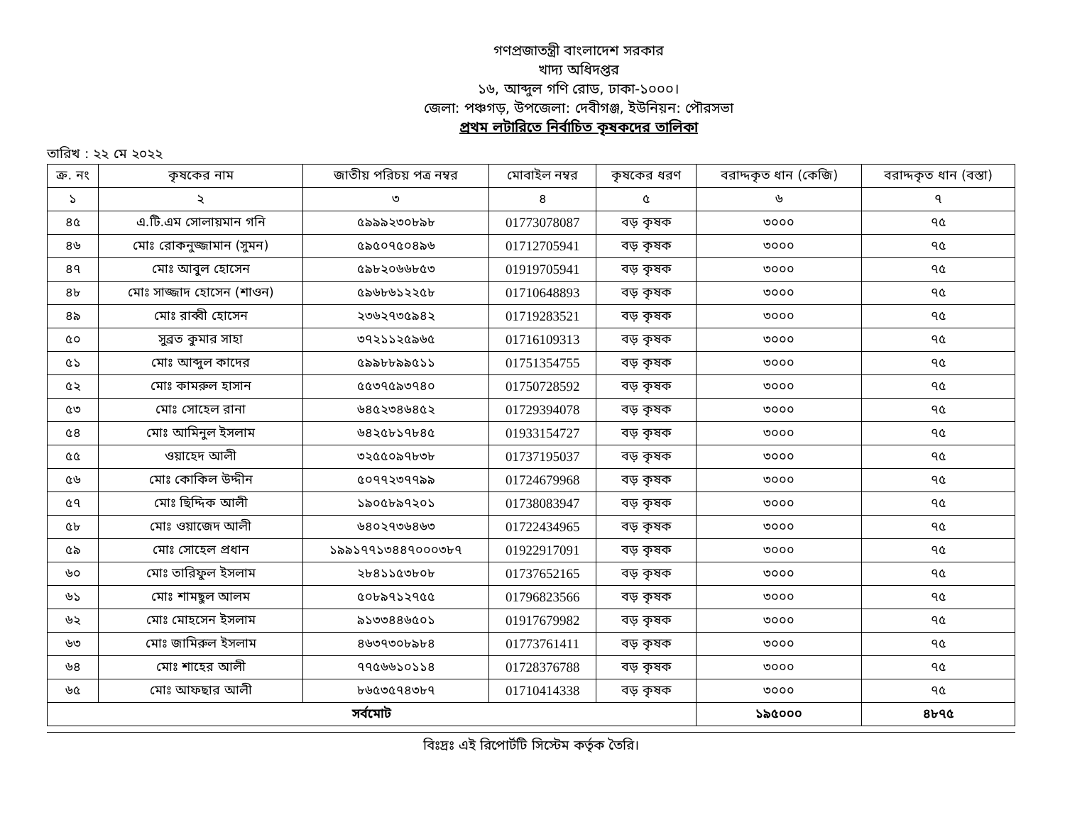গণপ্রজাতন্ত্রী বাংলাদেশ সরকার
খাদ্য অধিদপ্তর
১৬, আব্দুল গণি রোড, ঢাকা-১০০০।
জেলা: পঞ্চগড়, উপজেলা: দেবীগঞ্জ, ইউনিয়ন: পৌরসভা
প্রথম লটারিতে নির্বাচিত কৃষকদের তালিকা
তারিখ : ২২ মে ২০২২
| ক্র. নং | কৃষকের নাম | জাতীয় পরিচয় পত্র নম্বর | মোবাইল নম্বর | কৃষকের ধরণ | বরাদ্দকৃত ধান (কেজি) | বরাদ্দকৃত ধান (বস্তা) |
| --- | --- | --- | --- | --- | --- | --- |
| ১ | ২ | ৩ | ৪ | ৫ | ৬ | ৭ |
| ৪৫ | এ.টি.এম সোলায়মান গনি | ৫৯৯৯২৩০৮৯৮ | 01773078087 | বড় কৃষক | ৩০০০ | ৭৫ |
| ৪৬ | মোঃ রোকনুজ্জামান (সুমন) | ৫৯৫০৭৫০৪৯৬ | 01712705941 | বড় কৃষক | ৩০০০ | ৭৫ |
| ৪৭ | মোঃ আবুল হোসেন | ৫৯৮২০৬৬৮৫৩ | 01919705941 | বড় কৃষক | ৩০০০ | ৭৫ |
| ৪৮ | মোঃ সাজ্জাদ হোসেন (শাওন) | ৫৯৬৮৬১২২৫৮ | 01710648893 | বড় কৃষক | ৩০০০ | ৭৫ |
| ৪৯ | মোঃ রাব্বী হোসেন | ২৩৬২৭৩৫৯৪২ | 01719283521 | বড় কৃষক | ৩০০০ | ৭৫ |
| ৫০ | সুব্রত কুমার সাহা | ৩৭২১১২৫৯৬৫ | 01716109313 | বড় কৃষক | ৩০০০ | ৭৫ |
| ৫১ | মোঃ আব্দুল কাদের | ৫৯৯৮৮৯৯৫১১ | 01751354755 | বড় কৃষক | ৩০০০ | ৭৫ |
| ৫২ | মোঃ কামরুল হাসান | ৫৫৩৭৫৯৩৭৪০ | 01750728592 | বড় কৃষক | ৩০০০ | ৭৫ |
| ৫৩ | মোঃ সোহেল রানা | ৬৪৫২৩৪৬৪৫২ | 01729394078 | বড় কৃষক | ৩০০০ | ৭৫ |
| ৫৪ | মোঃ আমিনুল ইসলাম | ৬৪২৫৮১৭৮৪৫ | 01933154727 | বড় কৃষক | ৩০০০ | ৭৫ |
| ৫৫ | ওয়াহেদ আলী | ৩২৫৫০৯৭৮৩৮ | 01737195037 | বড় কৃষক | ৩০০০ | ৭৫ |
| ৫৬ | মোঃ কোকিল উদ্দীন | ৫০৭৭২৩৭৭৯৯ | 01724679968 | বড় কৃষক | ৩০০০ | ৭৫ |
| ৫৭ | মোঃ ছিদ্দিক আলী | ১৯০৫৮৯৭২০১ | 01738083947 | বড় কৃষক | ৩০০০ | ৭৫ |
| ৫৮ | মোঃ ওয়াজেদ আলী | ৬৪০২৭৩৬৪৬৩ | 01722434965 | বড় কৃষক | ৩০০০ | ৭৫ |
| ৫৯ | মোঃ সোহেল প্রধান | ১৯৯১৭৭১৩৪৪৭০০০৩৮৭ | 01922917091 | বড় কৃষক | ৩০০০ | ৭৫ |
| ৬০ | মোঃ তারিফুল ইসলাম | ২৮৪১১৫৩৮০৮ | 01737652165 | বড় কৃষক | ৩০০০ | ৭৫ |
| ৬১ | মোঃ শামছুল আলম | ৫০৮৯৭১২৭৫৫ | 01796823566 | বড় কৃষক | ৩০০০ | ৭৫ |
| ৬২ | মোঃ মোহসেন ইসলাম | ৯১৩৩৪৪৬৫০১ | 01917679982 | বড় কৃষক | ৩০০০ | ৭৫ |
| ৬৩ | মোঃ জামিরুল ইসলাম | ৪৬৩৭৩০৮৯৮৪ | 01773761411 | বড় কৃষক | ৩০০০ | ৭৫ |
| ৬৪ | মোঃ শাহের আলী | ৭৭৫৬৬১০১১৪ | 01728376788 | বড় কৃষক | ৩০০০ | ৭৫ |
| ৬৫ | মোঃ আফছার আলী | ৮৬৫৩৫৭৪৩৮৭ | 01710414338 | বড় কৃষক | ৩০০০ | ৭৫ |
| সর্বমোট | | | | | ১৯৫০০০ | ৪৮৭৫ |
বিঃদ্রঃ এই রিপোর্টটি সিস্টেম কর্তৃক তৈরি।